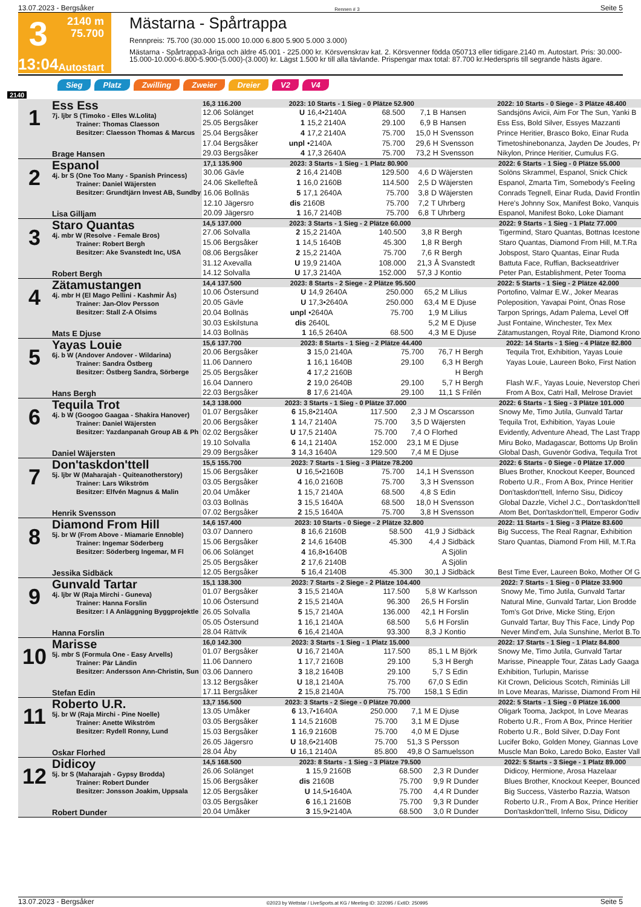13.07.2023 - Bergsåker Rennen # 3 Seite 5
3
2140 m
75.700
13:04
Autostart
Mästarna - Spårtrappa
Rennpreis: 75.700 (30.000 15.000 10.000 6.800 5.900 5.000 3.000)
Mästarna - Spårtrappa3-åriga och äldre 45.001 - 225.000 kr. Körsvenskrav kat. 2. Körsvenner födda 050713 eller tidigare.2140 m. Autostart. Pris: 30.000-15.000-10.000-6.800-5.900-(5.000)-(3.000) kr. Lägst 1.500 kr till alla tävlande. Prispengar max total: 87.700 kr.Hederspris till segrande hästs ägare.
Sieg Platz Zwilling Zweier Dreier V2 V4
2140
| 1 | Ess Ess 7j. ljbr S (Timoko - Elles W.Lolita) Trainer: Thomas Claesson Besitzer: Claesson Thomas & Marcus Brage Hansen | 16,3 116.200 | 2023: 10 Starts - 1 Sieg - 0 Plätze 52.900 | | | | | 2022: 10 Starts - 0 Siege - 3 Plätze 48.400 |
| | | 12.06 Solänget | U | 16,4•2140A | 68.500 | 7,1 | B Hansen | Sandsjöns Avicii, Aim For The Sun, Yanki B |
| | | 25.05 Bergsåker | 1 | 15,2 2140A | 29.100 | 6,9 | B Hansen | Ess Ess, Bold Silver, Essyes Mazzanti |
| | | 25.04 Bergsåker | 4 | 17,2 2140A | 75.700 | 15,0 | H Svensson | Prince Heritier, Brasco Boko, Einar Ruda |
| | | 17.04 Bergsåker | unpl | •2140A | 75.700 | 29,6 | H Svensson | Timetoshinebonanza, Jayden De Joudes, Pr |
| | | 29.03 Bergsåker | 4 | 17,3 2640A | 75.700 | 73,2 | H Svensson | Nikylon, Prince Heritier, Cumulus F.G. |
| 2 | Espanol 4j. br S (One Too Many - Spanish Princess) Trainer: Daniel Wäjersten Besitzer: Grundtjärn Invest AB, Sundby Lisa Gilljam | 17,1 135.900 | 2023: 3 Starts - 1 Sieg - 1 Platz 80.900 | | | | | 2022: 6 Starts - 1 Sieg - 0 Plätze 55.000 |
| | | 30.06 Gävle | 2 | 16,4 2140B | 129.500 | 4,6 | D Wäjersten | Solöns Skrammel, Espanol, Snick Chick |
| | | 24.06 Skellefteå | 1 | 16,0 2160B | 114.500 | 2,5 | D Wäjersten | Espanol, Zmarta Tim, Somebody's Feeling |
| | | 16.06 Bollnäs | 5 | 17,1 2640A | 75.700 | 3,8 | D Wäjersten | Conrads Tegnell, Einar Ruda, David Frontlin |
| | | 12.10 Jägersro | dis | 2160B | 75.700 | 7,2 | T Uhrberg | Here's Johnny Sox, Manifest Boko, Vanquis |
| | | 20.09 Jägersro | 1 | 16,7 2140B | 75.700 | 6,8 | T Uhrberg | Espanol, Manifest Boko, Loke Diamant |
| 3 | Staro Quantas 4j. mbr W (Resolve - Female Bros) Trainer: Robert Bergh Besitzer: Ake Svanstedt Inc, USA Robert Bergh | 14,5 137.000 | 2023: 3 Starts - 1 Sieg - 2 Plätze 60.000 | | | | | 2022: 9 Starts - 1 Sieg - 1 Platz 77.000 |
| | | 27.06 Solvalla | 2 | 15,2 2140A | 140.500 | 3,8 | R Bergh | Tigermind, Staro Quantas, Bottnas Icestone |
| | | 15.06 Bergsåker | 1 | 14,5 1640B | 45.300 | 1,8 | R Bergh | Staro Quantas, Diamond From Hill, M.T.Ra |
| | | 08.06 Bergsåker | 2 | 15,2 2140A | 75.700 | 7,6 | R Bergh | Jobspost, Staro Quantas, Einar Ruda |
| | | 31.12 Axevalla | U | 19,9 2140A | 108.000 | 21,3 | Å Svanstedt | Battuta Face, Ruffian, Backseatdriver |
| | | 14.12 Solvalla | U | 17,3 2140A | 152.000 | 57,3 | J Kontio | Peter Pan, Establishment, Peter Tooma |
| 4 | Zätamustangen 4j. mbr H (El Mago Pellini - Kashmir Ås) Trainer: Jan-Olov Persson Besitzer: Stall Z-A Olsims Mats E Djuse | 14,4 137.500 | 2023: 8 Starts - 2 Siege - 2 Plätze 95.500 | | | | | 2022: 5 Starts - 1 Sieg - 2 Plätze 42.000 |
| | | 10.06 Östersund | U | 14,9 2640A | 250.000 | 65,2 | M Lilius | Portofino, Valmar E.W., Joker Mearas |
| | | 20.05 Gävle | U | 17,3•2640A | 250.000 | 63,4 | M E Djuse | Poleposition, Yavapai Point, Önas Rose |
| | | 20.04 Bollnäs | unpl | •2640A | 75.700 | 1,9 | M Lilius | Tarpon Springs, Adam Palema, Level Off |
| | | 30.03 Eskilstuna | dis | 2640L | | 5,2 | M E Djuse | Just Fontaine, Winchester, Tex Mex |
| | | 14.03 Bollnäs | 1 | 16,5 2640A | 68.500 | 4,3 | M E Djuse | Zätamustangen, Royal Rite, Diamond Krono |
| 5 | Yayas Louie 6j. b W (Andover Andover - Wildarina) Trainer: Sandra Östberg Besitzer: Östberg Sandra, Sörberge Hans Bergh | 15,6 137.700 | 2023: 8 Starts - 1 Sieg - 2 Plätze 44.400 | | | | | 2022: 14 Starts - 1 Sieg - 4 Plätze 82.800 |
| | | 20.06 Bergsåker | 3 | 15,0 2140A | 75.700 | 76,7 | H Bergh | Tequila Trot, Exhibition, Yayas Louie |
| | | 11.06 Dannero | 1 | 16,1 1640B | 29.100 | 6,3 | H Bergh | Yayas Louie, Laureen Boko, First Nation |
| | | 25.05 Bergsåker | 4 | 17,2 2160B | | | H Bergh | |
| | | 16.04 Dannero | 2 | 19,0 2640B | 29.100 | 5,7 | H Bergh | Flash W.F., Yayas Louie, Neverstop Cheri |
| | | 22.03 Bergsåker | 8 | 17,6 2140A | 29.100 | 11,1 | S Frilén | From A Box, Catri Hall, Melrose Draviet |
| 6 | Tequila Trot 4j. b W (Googoo Gaagaa - Shakira Hanover) Trainer: Daniel Wäjersten Besitzer: Yazdanpanah Group AB & Ph Daniel Wäjersten | 14,3 138.000 | 2023: 3 Starts - 1 Sieg - 0 Plätze 37.000 | | | | | 2022: 6 Starts - 1 Sieg - 3 Plätze 101.000 |
| | | 01.07 Bergsåker | 6 | 15,8•2140A | 117.500 | 2,3 | J M Oscarsson | Snowy Me, Timo Jutila, Gunvald Tartar |
| | | 20.06 Bergsåker | 1 | 14,7 2140A | 75.700 | 3,5 | D Wäjersten | Tequila Trot, Exhibition, Yayas Louie |
| | | 02.02 Bergsåker | U | 17,5 2140A | 75.700 | 7,4 | O Florhed | Evidently, Adventure Ahead, The Last Trapp |
| | | 19.10 Solvalla | 6 | 14,1 2140A | 152.000 | 23,1 | M E Djuse | Miru Boko, Madagascar, Bottoms Up Brolin |
| | | 29.09 Bergsåker | 3 | 14,3 1640A | 129.500 | 7,4 | M E Djuse | Global Dash, Guvenör Godiva, Tequila Trot |
| 7 | Don'taskdon'ttell 5j. ljbr W (Maharajah - Quiteanotherstory) Trainer: Lars Wikström Besitzer: Elfvén Magnus & Malin Henrik Svensson | 15,5 155.700 | 2023: 7 Starts - 1 Sieg - 3 Plätze 78.200 | | | | | 2022: 6 Starts - 0 Siege - 0 Plätze 17.000 |
| | | 15.06 Bergsåker | U | 16,5•2160B | 75.700 | 14,1 | H Svensson | Blues Brother, Knockout Keeper, Bounced |
| | | 03.05 Bergsåker | 4 | 16,0 2160B | 75.700 | 3,3 | H Svensson | Roberto U.R., From A Box, Prince Heritier |
| | | 20.04 Umåker | 1 | 15,7 2140A | 68.500 | 4,8 | S Edin | Don'taskdon'ttell, Inferno Sisu, Didicoy |
| | | 03.03 Bollnäs | 3 | 15,5 1640A | 68.500 | 18,0 | H Svensson | Global Dazzle, Vichel J.C., Don'taskdon'ttell |
| | | 07.02 Bergsåker | 2 | 15,5 1640A | 75.700 | 3,8 | H Svensson | Atom Bet, Don'taskdon'ttell, Emperor Godiv |
| 8 | Diamond From Hill 5j. br W (From Above - Miamarie Ennoble) Trainer: Ingemar Söderberg Besitzer: Söderberg Ingemar, M Fl Jessika Sidbäck | 14,6 157.400 | 2023: 10 Starts - 0 Siege - 2 Plätze 32.800 | | | | | 2022: 11 Starts - 1 Sieg - 3 Plätze 83.600 |
| | | 03.07 Dannero | 8 | 16,6 2160B | 58.500 | 41,9 | J Sidbäck | Big Success, The Real Ragnar, Exhibition |
| | | 15.06 Bergsåker | 2 | 14,6 1640B | 45.300 | 4,4 | J Sidbäck | Staro Quantas, Diamond From Hill, M.T.Ra |
| | | 06.06 Solänget | 4 | 16,8•1640B | | | A Sjölin | |
| | | 25.05 Bergsåker | 2 | 17,6 2140B | | | A Sjölin | |
| | | 12.05 Bergsåker | 5 | 16,4 2140B | 45.300 | 30,1 | J Sidbäck | Best Time Ever, Laureen Boko, Mother Of G |
| 9 | Gunvald Tartar 4j. ljbr W (Raja Mirchi - Guneva) Trainer: Hanna Forslin Besitzer: I A Anläggning Byggprojektle Hanna Forslin | 15,1 138.300 | 2023: 7 Starts - 2 Siege - 2 Plätze 104.400 | | | | | 2022: 7 Starts - 1 Sieg - 0 Plätze 33.900 |
| | | 01.07 Bergsåker | 3 | 15,5 2140A | 117.500 | 5,8 | W Karlsson | Snowy Me, Timo Jutila, Gunvald Tartar |
| | | 10.06 Östersund | 2 | 15,5 2140A | 96.300 | 26,5 | H Forslin | Natural Mine, Gunvald Tartar, Lion Brodde |
| | | 26.05 Solvalla | 5 | 15,7 2140A | 136.000 | 42,1 | H Forslin | Tom's Got Drive, Micke Sting, Erjon |
| | | 05.05 Östersund | 1 | 16,1 2140A | 68.500 | 5,6 | H Forslin | Gunvald Tartar, Buy This Face, Lindy Pop |
| | | 28.04 Rättvik | 6 | 16,4 2140A | 93.300 | 8,3 | J Kontio | Never Mind'em, Jula Sunshine, Merlot B.To |
| 10 | Marisse 5j. mbr S (Formula One - Easy Arvells) Trainer: Pär Ländin Besitzer: Andersson Ann-Christin, Sun Stefan Edin | 16,0 142.300 | 2023: 3 Starts - 1 Sieg - 1 Platz 15.000 | | | | | 2022: 17 Starts - 1 Sieg - 1 Platz 84.800 |
| | | 01.07 Bergsåker | U | 16,7 2140A | 117.500 | 85,1 | L M Björk | Snowy Me, Timo Jutila, Gunvald Tartar |
| | | 11.06 Dannero | 1 | 17,7 2160B | 29.100 | 5,3 | H Bergh | Marisse, Pineapple Tour, Zätas Lady Gaaga |
| | | 03.06 Dannero | 3 | 18,2 1640B | 29.100 | 5,7 | S Edin | Exhibition, Turlupin, Marisse |
| | | 13.12 Bergsåker | U | 18,1 2140A | 75.700 | 67,0 | S Edin | Kit Crown, Delicious Scotch, Riminiás Lill |
| | | 17.11 Bergsåker | 2 | 15,8 2140A | 75.700 | 158,1 | S Edin | In Love Mearas, Marisse, Diamond From Hil |
| 11 | Roberto U.R. 5j. br W (Raja Mirchi - Pine Noelle) Trainer: Anette Wikström Besitzer: Rydell Ronny, Lund Oskar Florhed | 13,7 156.500 | 2023: 3 Starts - 2 Siege - 0 Plätze 70.000 | | | | | 2022: 5 Starts - 1 Sieg - 0 Plätze 16.000 |
| | | 13.05 Umåker | 6 | 13,7•1640A | 250.000 | 7,1 | M E Djuse | Oligark Tooma, Jackpot, In Love Mearas |
| | | 03.05 Bergsåker | 1 | 14,5 2160B | 75.700 | 3,1 | M E Djuse | Roberto U.R., From A Box, Prince Heritier |
| | | 15.03 Bergsåker | 1 | 16,9 2160B | 75.700 | 4,0 | M E Djuse | Roberto U.R., Bold Silver, D.Day Font |
| | | 26.05 Jägersro | U | 18,6•2140B | 75.700 | 51,3 | S Persson | Lucifer Boko, Golden Money, Giannas Love |
| | | 28.04 Åby | U | 16,1 2140A | 85.800 | 49,8 | O Samuelsson | Muscle Man Boko, Laredo Boko, Easter Vall |
| 12 | Didicoy 5j. br S (Maharajah - Gypsy Brodda) Trainer: Robert Dunder Besitzer: Jonsson Joakim, Uppsala Robert Dunder | 14,5 168.500 | 2023: 8 Starts - 1 Sieg - 3 Plätze 79.500 | | | | | 2022: 5 Starts - 3 Siege - 1 Platz 89.000 |
| | | 26.06 Solänget | 1 | 15,9 2160B | 68.500 | 2,3 | R Dunder | Didicoy, Hermione, Arosa Hazelaar |
| | | 15.06 Bergsåker | dis | 2160B | 75.700 | 9,9 | R Dunder | Blues Brother, Knockout Keeper, Bounced |
| | | 12.05 Bergsåker | U | 14,5•1640A | 75.700 | 4,4 | R Dunder | Big Success, Västerbo Razzia, Watson |
| | | 03.05 Bergsåker | 6 | 16,1 2160B | 75.700 | 9,3 | R Dunder | Roberto U.R., From A Box, Prince Heritier |
| | | 20.04 Umåker | 3 | 15,9•2140A | 68.500 | 3,0 | R Dunder | Don'taskdon'ttell, Inferno Sisu, Didicoy |
13.07.2023 - Bergsåker ©2023 by Wettstar / LiveSports.at KG / Meeting ID: 322095 / ExtID: 250995 Seite 5